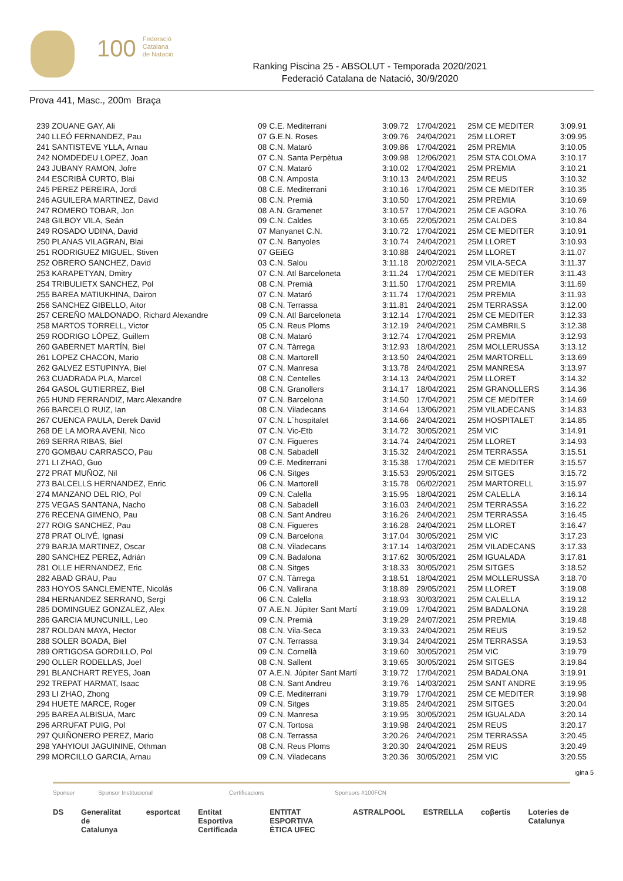100 Federació
Catalana
de Natació
Ranking Piscina 25 - ABSOLUT - Temporada 2020/2021
Federació Catalana de Natació, 30/9/2020
Prova 441, Masc., 200m Braça
| 239 ZOUANE GAY, Ali | 09 | C.E. Mediterrani | 3:09.72 | 17/04/2021 | 25M CE MEDITER | 3:09.91 |
| 240 LLEÓ FERNANDEZ, Pau | 07 | G.E.N. Roses | 3:09.76 | 24/04/2021 | 25M LLORET | 3:09.95 |
| 241 SANTISTEVE YLLA, Arnau | 08 | C.N. Mataró | 3:09.86 | 17/04/2021 | 25M PREMIA | 3:10.05 |
| 242 NOMDEDEU LOPEZ, Joan | 07 | C.N. Santa Perpètua | 3:09.98 | 12/06/2021 | 25M STA COLOMA | 3:10.17 |
| 243 JUBANY RAMON, Jofre | 07 | C.N. Mataró | 3:10.02 | 17/04/2021 | 25M PREMIA | 3:10.21 |
| 244 ESCRIBÀ CURTO, Blai | 08 | C.N. Amposta | 3:10.13 | 24/04/2021 | 25M REUS | 3:10.32 |
| 245 PEREZ PEREIRA, Jordi | 08 | C.E. Mediterrani | 3:10.16 | 17/04/2021 | 25M CE MEDITER | 3:10.35 |
| 246 AGUILERA MARTINEZ, David | 08 | C.N. Premià | 3:10.50 | 17/04/2021 | 25M PREMIA | 3:10.69 |
| 247 ROMERO TOBAR, Jon | 08 | A.N. Gramenet | 3:10.57 | 17/04/2021 | 25M CE AGORA | 3:10.76 |
| 248 GILBOY VILA, Seán | 09 | C.N. Caldes | 3:10.65 | 22/05/2021 | 25M CALDES | 3:10.84 |
| 249 ROSADO UDINA, David | 07 | Manyanet C.N. | 3:10.72 | 17/04/2021 | 25M CE MEDITER | 3:10.91 |
| 250 PLANAS VILAGRAN, Blai | 07 | C.N. Banyoles | 3:10.74 | 24/04/2021 | 25M LLORET | 3:10.93 |
| 251 RODRIGUEZ MIGUEL, Stiven | 07 | GEiEG | 3:10.88 | 24/04/2021 | 25M LLORET | 3:11.07 |
| 252 OBRERO SANCHEZ, David | 03 | C.N. Salou | 3:11.18 | 20/02/2021 | 25M VILA-SECA | 3:11.37 |
| 253 KARAPETYAN, Dmitry | 07 | C.N. Atl Barceloneta | 3:11.24 | 17/04/2021 | 25M CE MEDITER | 3:11.43 |
| 254 TRIBULIETX SANCHEZ, Pol | 08 | C.N. Premià | 3:11.50 | 17/04/2021 | 25M PREMIA | 3:11.69 |
| 255 BAREA MATIUKHINA, Dairon | 07 | C.N. Mataró | 3:11.74 | 17/04/2021 | 25M PREMIA | 3:11.93 |
| 256 SANCHEZ GIBELLO, Aitor | 08 | C.N. Terrassa | 3:11.81 | 24/04/2021 | 25M TERRASSA | 3:12.00 |
| 257 CEREÑO MALDONADO, Richard Alexandre | 09 | C.N. Atl Barceloneta | 3:12.14 | 17/04/2021 | 25M CE MEDITER | 3:12.33 |
| 258 MARTOS TORRELL, Victor | 05 | C.N. Reus Ploms | 3:12.19 | 24/04/2021 | 25M CAMBRILS | 3:12.38 |
| 259 RODRIGO LÓPEZ, Guillem | 08 | C.N. Mataró | 3:12.74 | 17/04/2021 | 25M PREMIA | 3:12.93 |
| 260 GABERNET MARTÍN, Biel | 07 | C.N. Tàrrega | 3:12.93 | 18/04/2021 | 25M MOLLERUSSA | 3:13.12 |
| 261 LOPEZ CHACON, Mario | 08 | C.N. Martorell | 3:13.50 | 24/04/2021 | 25M MARTORELL | 3:13.69 |
| 262 GALVEZ ESTUPINYA, Biel | 07 | C.N. Manresa | 3:13.78 | 24/04/2021 | 25M MANRESA | 3:13.97 |
| 263 CUADRADA PLA, Marcel | 08 | C.N. Centelles | 3:14.13 | 24/04/2021 | 25M LLORET | 3:14.32 |
| 264 GASOL GUTIERREZ, Biel | 08 | C.N. Granollers | 3:14.17 | 18/04/2021 | 25M GRANOLLERS | 3:14.36 |
| 265 HUND FERRANDIZ, Marc Alexandre | 07 | C.N. Barcelona | 3:14.50 | 17/04/2021 | 25M CE MEDITER | 3:14.69 |
| 266 BARCELO RUIZ, Ian | 08 | C.N. Viladecans | 3:14.64 | 13/06/2021 | 25M VILADECANS | 3:14.83 |
| 267 CUENCA PAULA, Derek David | 07 | C.N. L´hospitalet | 3:14.66 | 24/04/2021 | 25M HOSPITALET | 3:14.85 |
| 268 DE LA MORA AVENI, Nico | 07 | C.N. Vic-Etb | 3:14.72 | 30/05/2021 | 25M VIC | 3:14.91 |
| 269 SERRA RIBAS, Biel | 07 | C.N. Figueres | 3:14.74 | 24/04/2021 | 25M LLORET | 3:14.93 |
| 270 GOMBAU CARRASCO, Pau | 08 | C.N. Sabadell | 3:15.32 | 24/04/2021 | 25M TERRASSA | 3:15.51 |
| 271 LI ZHAO, Guo | 09 | C.E. Mediterrani | 3:15.38 | 17/04/2021 | 25M CE MEDITER | 3:15.57 |
| 272 PRAT MUÑOZ, Nil | 06 | C.N. Sitges | 3:15.53 | 29/05/2021 | 25M SITGES | 3:15.72 |
| 273 BALCELLS HERNANDEZ, Enric | 06 | C.N. Martorell | 3:15.78 | 06/02/2021 | 25M MARTORELL | 3:15.97 |
| 274 MANZANO DEL RIO, Pol | 09 | C.N. Calella | 3:15.95 | 18/04/2021 | 25M CALELLA | 3:16.14 |
| 275 VEGAS SANTANA, Nacho | 08 | C.N. Sabadell | 3:16.03 | 24/04/2021 | 25M TERRASSA | 3:16.22 |
| 276 RECENA GIMENO, Pau | 08 | C.N. Sant Andreu | 3:16.26 | 24/04/2021 | 25M TERRASSA | 3:16.45 |
| 277 ROIG SANCHEZ, Pau | 08 | C.N. Figueres | 3:16.28 | 24/04/2021 | 25M LLORET | 3:16.47 |
| 278 PRAT OLIVÉ, Ignasi | 09 | C.N. Barcelona | 3:17.04 | 30/05/2021 | 25M VIC | 3:17.23 |
| 279 BARJA MARTINEZ, Oscar | 08 | C.N. Viladecans | 3:17.14 | 14/03/2021 | 25M VILADECANS | 3:17.33 |
| 280 SANCHEZ PEREZ, Adrián | 09 | C.N. Badalona | 3:17.62 | 30/05/2021 | 25M IGUALADA | 3:17.81 |
| 281 OLLE HERNANDEZ, Eric | 08 | C.N. Sitges | 3:18.33 | 30/05/2021 | 25M SITGES | 3:18.52 |
| 282 ABAD GRAU, Pau | 07 | C.N. Tàrrega | 3:18.51 | 18/04/2021 | 25M MOLLERUSSA | 3:18.70 |
| 283 HOYOS SANCLEMENTE, Nicolás | 06 | C.N. Vallirana | 3:18.89 | 29/05/2021 | 25M LLORET | 3:19.08 |
| 284 HERNANDEZ SERRANO, Sergi | 06 | C.N. Calella | 3:18.93 | 30/03/2021 | 25M CALELLA | 3:19.12 |
| 285 DOMINGUEZ GONZALEZ, Alex | 07 | A.E.N. Júpiter Sant Martí | 3:19.09 | 17/04/2021 | 25M BADALONA | 3:19.28 |
| 286 GARCIA MUNCUNILL, Leo | 09 | C.N. Premià | 3:19.29 | 24/07/2021 | 25M PREMIA | 3:19.48 |
| 287 ROLDAN MAYA, Hector | 08 | C.N. Vila-Seca | 3:19.33 | 24/04/2021 | 25M REUS | 3:19.52 |
| 288 SOLER BOADA, Biel | 07 | C.N. Terrassa | 3:19.34 | 24/04/2021 | 25M TERRASSA | 3:19.53 |
| 289 ORTIGOSA GORDILLO, Pol | 09 | C.N. Cornellà | 3:19.60 | 30/05/2021 | 25M VIC | 3:19.79 |
| 290 OLLER RODELLAS, Joel | 08 | C.N. Sallent | 3:19.65 | 30/05/2021 | 25M SITGES | 3:19.84 |
| 291 BLANCHART REYES, Joan | 07 | A.E.N. Júpiter Sant Martí | 3:19.72 | 17/04/2021 | 25M BADALONA | 3:19.91 |
| 292 TREPAT HARMAT, Isaac | 08 | C.N. Sant Andreu | 3:19.76 | 14/03/2021 | 25M SANT ANDRE | 3:19.95 |
| 293 LI ZHAO, Zhong | 09 | C.E. Mediterrani | 3:19.79 | 17/04/2021 | 25M CE MEDITER | 3:19.98 |
| 294 HUETE MARCE, Roger | 09 | C.N. Sitges | 3:19.85 | 24/04/2021 | 25M SITGES | 3:20.04 |
| 295 BAREA ALBISUA, Marc | 09 | C.N. Manresa | 3:19.95 | 30/05/2021 | 25M IGUALADA | 3:20.14 |
| 296 ARRUFAT PUIG, Pol | 07 | C.N. Tortosa | 3:19.98 | 24/04/2021 | 25M REUS | 3:20.17 |
| 297 QUIÑONERO PEREZ, Mario | 08 | C.N. Terrassa | 3:20.26 | 24/04/2021 | 25M TERRASSA | 3:20.45 |
| 298 YAHYIOUI JAGUININE, Othman | 08 | C.N. Reus Ploms | 3:20.30 | 24/04/2021 | 25M REUS | 3:20.49 |
| 299 MORCILLO GARCIA, Arnau | 09 | C.N. Viladecans | 3:20.36 | 30/05/2021 | 25M VIC | 3:20.55 |
ıgina 5
Sponsor Sponsor Institucional Certificacions Sponsors #100FCN
DS Generalitat de Catalunya esportcat Entitat Esportiva Certificada ENTITAT ESPORTIVA ÈTICA UFEC ASTRALPOOL ESTRELLA coβertis Loteries de Catalunya